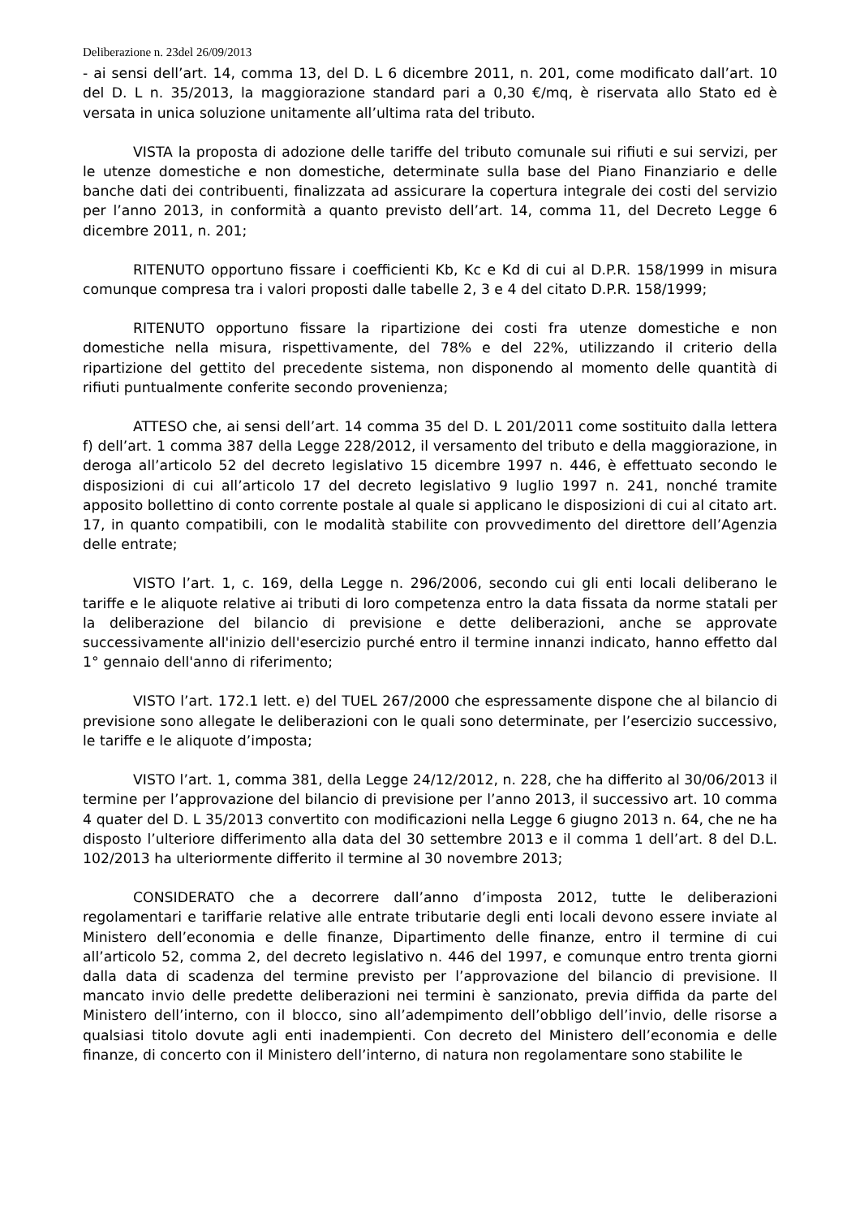Deliberazione n. 23del 26/09/2013
- ai sensi dell’art. 14, comma 13, del D. L 6 dicembre 2011, n. 201, come modificato dall’art. 10 del D. L n. 35/2013, la maggiorazione standard pari a 0,30 €/mq, è riservata allo Stato ed è versata in unica soluzione unitamente all’ultima rata del tributo.
VISTA la proposta di adozione delle tariffe del tributo comunale sui rifiuti e sui servizi, per le utenze domestiche e non domestiche, determinate sulla base del Piano Finanziario e delle banche dati dei contribuenti, finalizzata ad assicurare la copertura integrale dei costi del servizio per l’anno 2013, in conformità a quanto previsto dell’art. 14, comma 11, del Decreto Legge 6 dicembre 2011, n. 201;
RITENUTO opportuno fissare i coefficienti Kb, Kc e Kd di cui al D.P.R. 158/1999 in misura comunque compresa tra i valori proposti dalle tabelle 2, 3 e 4 del citato D.P.R. 158/1999;
RITENUTO opportuno fissare la ripartizione dei costi fra utenze domestiche e non domestiche nella misura, rispettivamente, del 78% e del 22%, utilizzando il criterio della ripartizione del gettito del precedente sistema, non disponendo al momento delle quantità di rifiuti puntualmente conferite secondo provenienza;
ATTESO che, ai sensi dell’art. 14 comma 35 del D. L 201/2011 come sostituito dalla lettera f) dell’art. 1 comma 387 della Legge 228/2012, il versamento del tributo e della maggiorazione, in deroga all’articolo 52 del decreto legislativo 15 dicembre 1997 n. 446, è effettuato secondo le disposizioni di cui all’articolo 17 del decreto legislativo 9 luglio 1997 n. 241, nonché tramite apposito bollettino di conto corrente postale al quale si applicano le disposizioni di cui al citato art. 17, in quanto compatibili, con le modalità stabilite con provvedimento del direttore dell’Agenzia delle entrate;
VISTO l’art. 1, c. 169, della Legge n. 296/2006, secondo cui gli enti locali deliberano le tariffe e le aliquote relative ai tributi di loro competenza entro la data fissata da norme statali per la deliberazione del bilancio di previsione e dette deliberazioni, anche se approvate successivamente all'inizio dell'esercizio purché entro il termine innanzi indicato, hanno effetto dal 1° gennaio dell'anno di riferimento;
VISTO l’art. 172.1 lett. e) del TUEL 267/2000 che espressamente dispone che al bilancio di previsione sono allegate le deliberazioni con le quali sono determinate, per l’esercizio successivo, le tariffe e le aliquote d’imposta;
VISTO l’art. 1, comma 381, della Legge 24/12/2012, n. 228, che ha differito al 30/06/2013 il termine per l’approvazione del bilancio di previsione per l’anno 2013, il successivo art. 10 comma 4 quater del D. L 35/2013 convertito con modificazioni nella Legge 6 giugno 2013 n. 64, che ne ha disposto l’ulteriore differimento alla data del 30 settembre 2013 e il comma 1 dell’art. 8 del D.L. 102/2013 ha ulteriormente differito il termine al 30 novembre 2013;
CONSIDERATO che a decorrere dall’anno d’imposta 2012, tutte le deliberazioni regolamentari e tariffarie relative alle entrate tributarie degli enti locali devono essere inviate al Ministero dell’economia e delle finanze, Dipartimento delle finanze, entro il termine di cui all’articolo 52, comma 2, del decreto legislativo n. 446 del 1997, e comunque entro trenta giorni dalla data di scadenza del termine previsto per l’approvazione del bilancio di previsione. Il mancato invio delle predette deliberazioni nei termini è sanzionato, previa diffida da parte del Ministero dell’interno, con il blocco, sino all’adempimento dell’obbligo dell’invio, delle risorse a qualsiasi titolo dovute agli enti inadempienti. Con decreto del Ministero dell’economia e delle finanze, di concerto con il Ministero dell’interno, di natura non regolamentare sono stabilite le